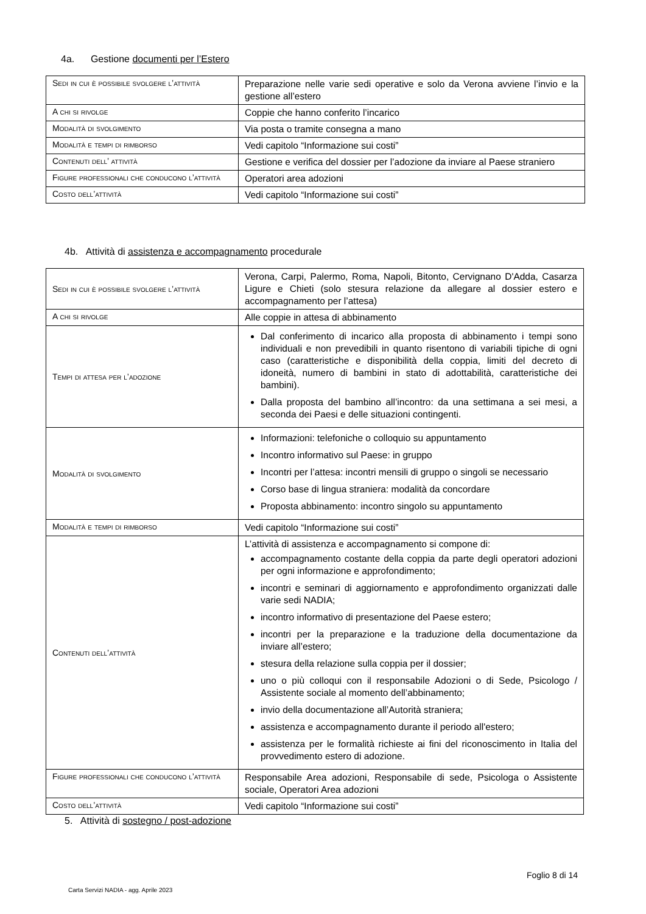4a. Gestione documenti per l’Estero
| Sedi in cui è possibile svolgere l’attività | Preparazione nelle varie sedi operative e solo da Verona avviene l’invio e la gestione all’estero |
| A chi si rivolge | Coppie che hanno conferito l’incarico |
| Modalità di svolgimento | Via posta o tramite consegna a mano |
| Modalità e tempi di rimborso | Vedi capitolo “Informazione sui costi” |
| Contenuti dell’ attività | Gestione e verifica del dossier per l’adozione da inviare al Paese straniero |
| Figure professionali che conducono l’attività | Operatori area adozioni |
| Costo dell’attività | Vedi capitolo “Informazione sui costi” |
4b. Attività di assistenza e accompagnamento procedurale
| Sedi in cui è possibile svolgere l’attività | Verona, Carpi, Palermo, Roma, Napoli, Bitonto, Cervignano D'Adda, Casarza Ligure e Chieti (solo stesura relazione da allegare al dossier estero e accompagnamento per l’attesa) |
| A chi si rivolge | Alle coppie in attesa di abbinamento |
| Tempi di attesa per l’adozione | Dal conferimento di incarico alla proposta di abbinamento i tempi sono individuali e non prevedibili in quanto risentono di variabili tipiche di ogni caso (caratteristiche e disponibilità della coppia, limiti del decreto di idoneità, numero di bambini in stato di adottabilità, caratteristiche dei bambini). Dalla proposta del bambino all’incontro: da una settimana a sei mesi, a seconda dei Paesi e delle situazioni contingenti. |
| Modalità di svolgimento | Informazioni: telefoniche o colloquio su appuntamento Incontro informativo sul Paese: in gruppo Incontri per l’attesa: incontri mensili di gruppo o singoli se necessario Corso base di lingua straniera: modalità da concordare Proposta abbinamento: incontro singolo su appuntamento |
| Modalità e tempi di rimborso | Vedi capitolo “Informazione sui costi” |
| Contenuti dell’attività | L’attività di assistenza e accompagnamento si compone di: accompagnamento costante della coppia da parte degli operatori adozioni per ogni informazione e approfondimento; incontri e seminari di aggiornamento e approfondimento organizzati dalle varie sedi NADIA; incontro informativo di presentazione del Paese estero; incontri per la preparazione e la traduzione della documentazione da inviare all’estero; stesura della relazione sulla coppia per il dossier; uno o più colloqui con il responsabile Adozioni o di Sede, Psicologo / Assistente sociale al momento dell’abbinamento; invio della documentazione all’Autorità straniera; assistenza e accompagnamento durante il periodo all'estero; assistenza per le formalità richieste ai fini del riconoscimento in Italia del provvedimento estero di adozione. |
| Figure professionali che conducono l’attività | Responsabile Area adozioni, Responsabile di sede, Psicologa o Assistente sociale, Operatori Area adozioni |
| Costo dell’attività | Vedi capitolo “Informazione sui costi” |
5. Attività di sostegno / post-adozione
Foglio 8 di 14
Carta Servizi NADIA - agg. Aprile 2023